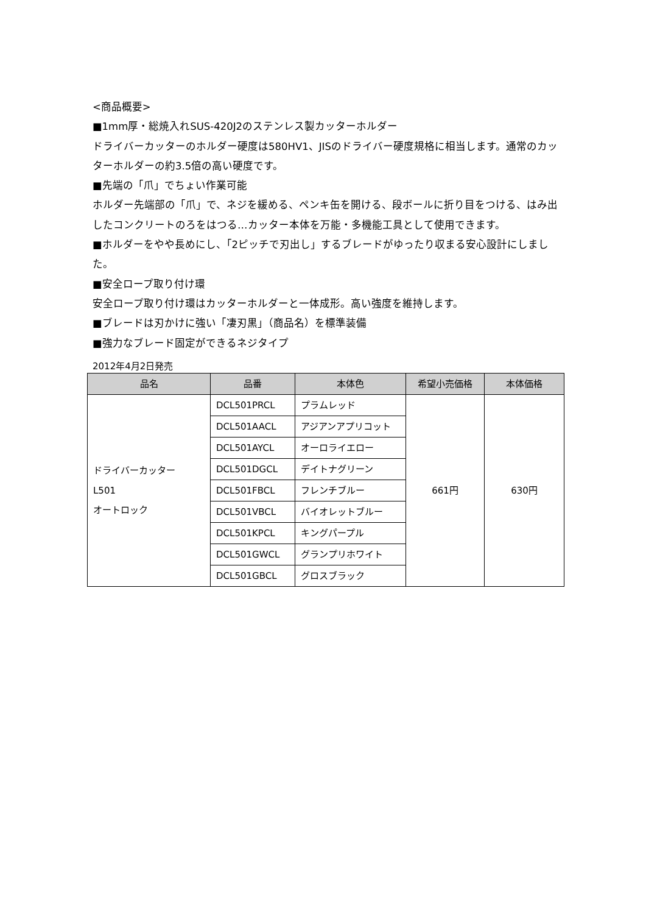<商品概要>
■1mm厚・総焼入れSUS-420J2のステンレス製カッターホルダー
ドライバーカッターのホルダー硬度は580HV1、JISのドライバー硬度規格に相当します。通常のカッターホルダーの約3.5倍の高い硬度です。
■先端の「爪」でちょい作業可能
ホルダー先端部の「爪」で、ネジを緩める、ペンキ缶を開ける、段ボールに折り目をつける、はみ出したコンクリートのろをはつる…カッター本体を万能・多機能工具として使用できます。
■ホルダーをやや長めにし、「2ピッチで刃出し」するブレードがゆったり収まる安心設計にしました。
■安全ロープ取り付け環
安全ロープ取り付け環はカッターホルダーと一体成形。高い強度を維持します。
■ブレードは刃かけに強い「凄刃黒」（商品名）を標準装備
■強力なブレード固定ができるネジタイプ
2012年4月2日発売
| 品名 | 品番 | 本体色 | 希望小売価格 | 本体価格 |
| --- | --- | --- | --- | --- |
| ドライバーカッター L501 オートロック | DCL501PRCL | プラムレッド | 661円 | 630円 |
| | DCL501AACL | アジアンアプリコット | | |
| | DCL501AYCL | オーロライエロー | | |
| | DCL501DGCL | デイトナグリーン | | |
| | DCL501FBCL | フレンチブルー | | |
| | DCL501VBCL | バイオレットブルー | | |
| | DCL501KPCL | キングパープル | | |
| | DCL501GWCL | グランプリホワイト | | |
| | DCL501GBCL | グロスブラック | | |